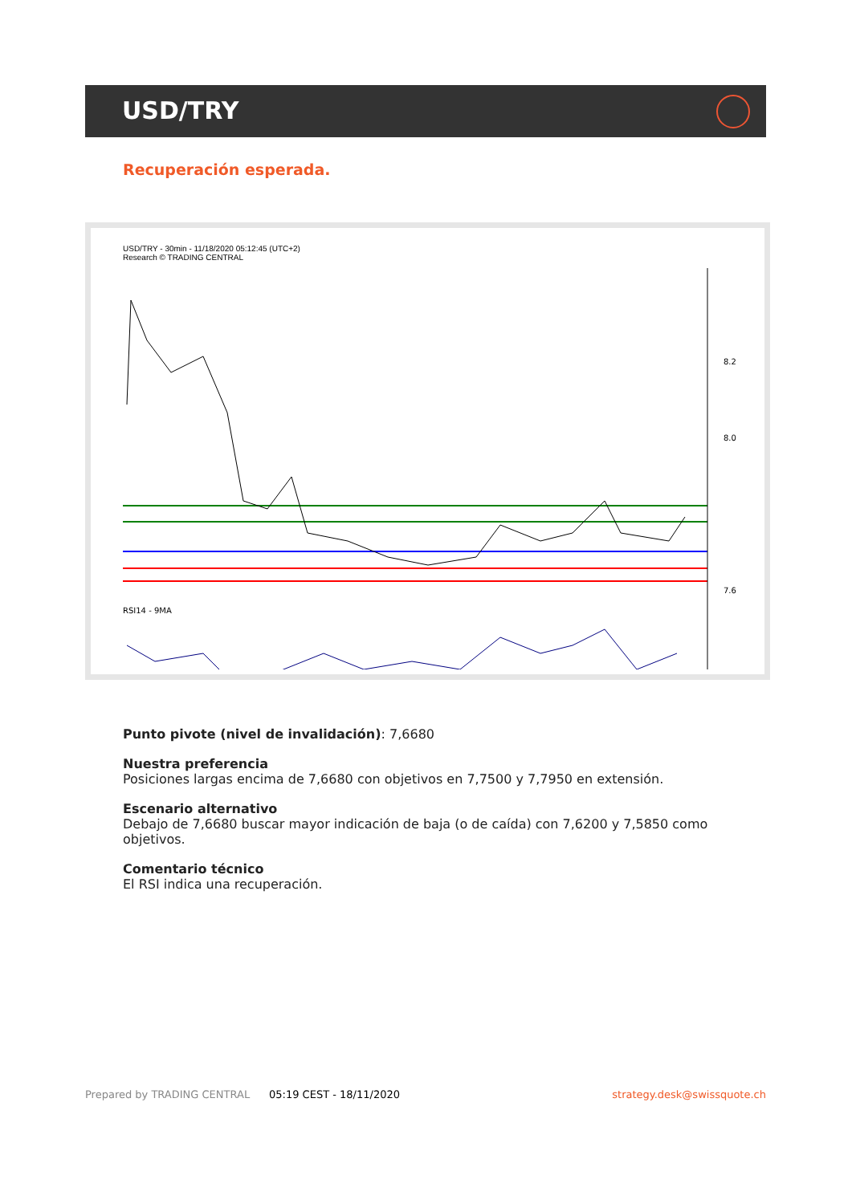USD/TRY
Recuperación esperada.
USD/TRY - 30min - 11/18/2020 05:12:45 (UTC+2)
Research © TRADING CENTRAL
8.2
8.0
7.6
RSI14 - 9MA
Punto pivote (nivel de invalidación): 7,6680
Nuestra preferencia
Posiciones largas encima de 7,6680 con objetivos en 7,7500 y 7,7950 en extensión.
Escenario alternativo
Debajo de 7,6680 buscar mayor indicación de baja (o de caída) con 7,6200 y 7,5850 como objetivos.
Comentario técnico
El RSI indica una recuperación.
Prepared by TRADING CENTRAL 05:19 CEST - 18/11/2020 strategy.desk@swissquote.ch